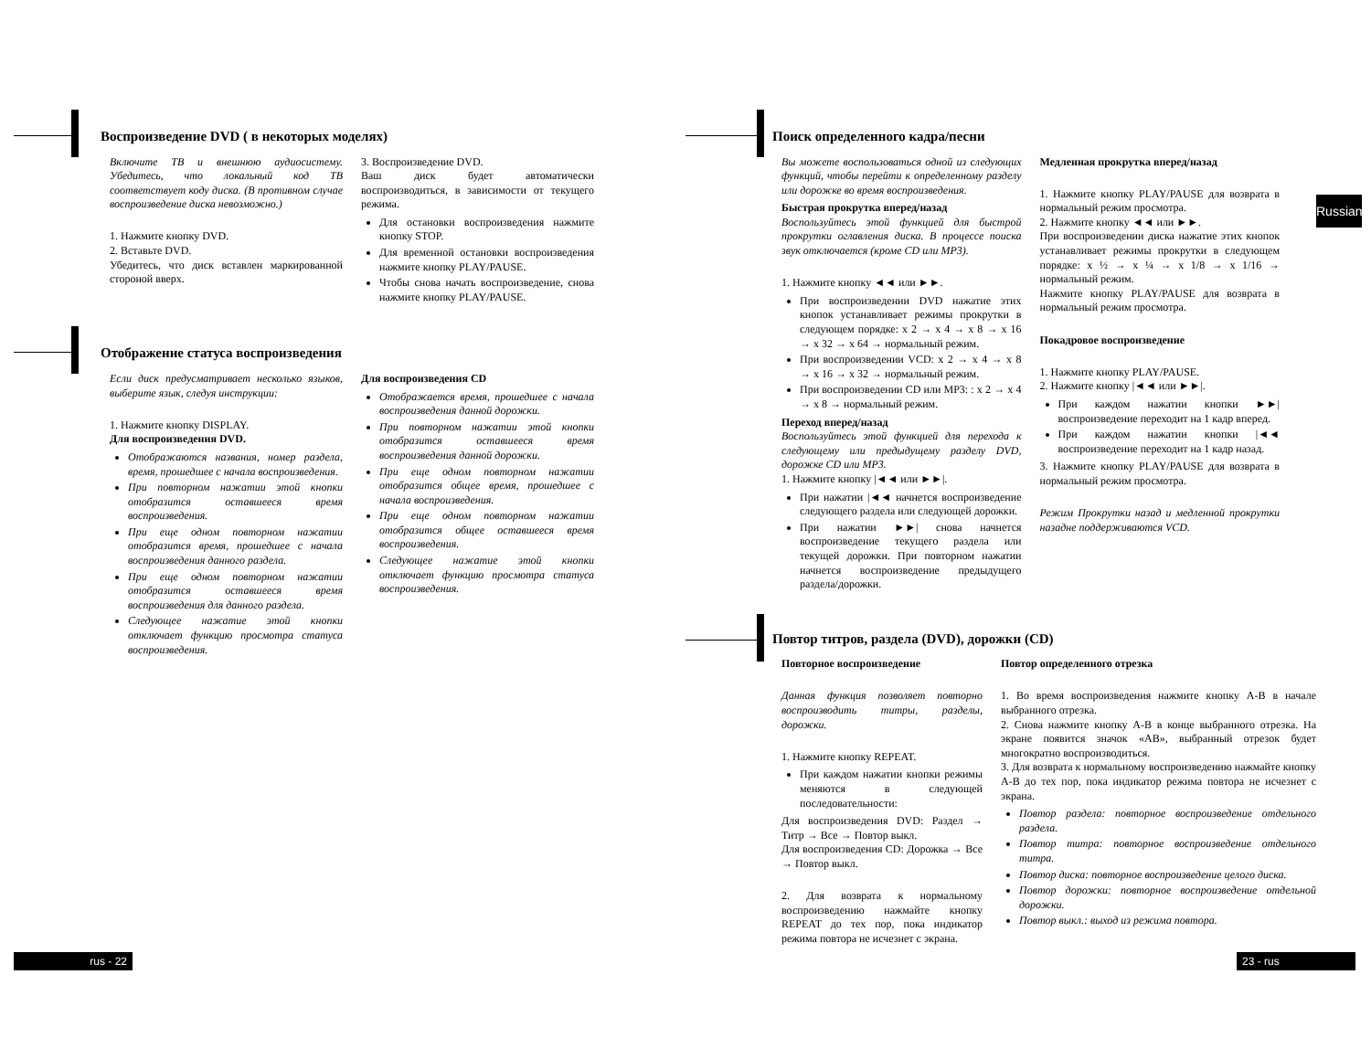Воспроизведение DVD ( в некоторых моделях)
Включите ТВ и внешнюю аудиосистему. Убедитесь, что локальный код ТВ соответствует коду диска. (В противном случае воспроизведение диска невозможно.)
1. Нажмите кнопку DVD.
2. Вставьте DVD.
Убедитесь, что диск вставлен маркированной стороной вверх.
3. Воспроизведение DVD.
Ваш диск будет автоматически воспроизводиться, в зависимости от текущего режима.
Для остановки воспроизведения нажмите кнопку STOP.
Для временной остановки воспроизведения нажмите кнопку PLAY/PAUSE.
Чтобы снова начать воспроизведение, снова нажмите кнопку PLAY/PAUSE.
Отображение статуса воспроизведения
Если диск предусматривает несколько языков, выберите язык, следуя инструкции:
1. Нажмите кнопку DISPLAY.
Для воспроизведения DVD.
Отображаются названия, номер раздела, время, прошедшее с начала воспроизведения.
При повторном нажатии этой кнопки отобразится оставшееся время воспроизведения.
При еще одном повторном нажатии отобразится время, прошедшее с начала воспроизведения данного раздела.
При еще одном повторном нажатии отобразится оставшееся время воспроизведения для данного раздела.
Следующее нажатие этой кнопки отключает функцию просмотра статуса воспроизведения.
Для воспроизведения CD
Отображается время, прошедшее с начала воспроизведения данной дорожки.
При повторном нажатии этой кнопки отобразится оставшееся время воспроизведения данной дорожки.
При еще одном повторном нажатии отобразится общее время, прошедшее с начала воспроизведения.
При еще одном повторном нажатии отобразится общее оставшееся время воспроизведения.
Следующее нажатие этой кнопки отключает функцию просмотра статуса воспроизведения.
rus - 22
Russian
Поиск определенного кадра/песни
Вы можете воспользоваться одной из следующих функций, чтобы перейти к определенному разделу или дорожке во время воспроизведения.
Быстрая прокрутка вперед/назад
Воспользуйтесь этой функцией для быстрой прокрутки оглавления диска. В процессе поиска звук отключается (кроме CD или MP3).
1. Нажмите кнопку ◄◄ или ►►.
При воспроизведении DVD нажатие этих кнопок устанавливает режимы прокрутки в следующем порядке: x 2 → x 4 → x 8 → x 16 → x 32 → x 64 → нормальный режим.
При воспроизведении VCD: x 2 → x 4 → x 8 → x 16 → x 32 → нормальный режим.
При воспроизведении CD или MP3: : x 2 → x 4 → x 8 → нормальный режим.
Переход вперед/назад
Воспользуйтесь этой функцией для перехода к следующему или предыдущему разделу DVD, дорожке CD или MP3.
1. Нажмите кнопку |◄◄ или ►►|.
При нажатии |◄◄ начнется воспроизведение следующего раздела или следующей дорожки.
При нажатии ►►| снова начнется воспроизведение текущего раздела или текущей дорожки. При повторном нажатии начнется воспроизведение предыдущего раздела/дорожки.
Медленная прокрутка вперед/назад
1. Нажмите кнопку PLAY/PAUSE для возврата в нормальный режим просмотра.
2. Нажмите кнопку ◄◄ или ►►.
При воспроизведении диска нажатие этих кнопок устанавливает режимы прокрутки в следующем порядке: x ½ → x ¼ → x 1/8 → x 1/16 → нормальный режим.
Нажмите кнопку PLAY/PAUSE для возврата в нормальный режим просмотра.
Покадровое воспроизведение
1. Нажмите кнопку PLAY/PAUSE.
2. Нажмите кнопку |◄◄ или ►►|.
При каждом нажатии кнопки ►►| воспроизведение переходит на 1 кадр вперед.
При каждом нажатии кнопки |◄◄ воспроизведение переходит на 1 кадр назад.
3. Нажмите кнопку PLAY/PAUSE для возврата в нормальный режим просмотра.
Режим Прокрутки назад и медленной прокрутки назадне поддерживаются VCD.
Повтор титров, раздела (DVD), дорожки (CD)
Повторное воспроизведение
Данная функция позволяет повторно воспроизводить титры, разделы, дорожки.
1. Нажмите кнопку REPEAT.
При каждом нажатии кнопки режимы меняются в следующей последовательности:
Для воспроизведения DVD: Раздел → Титр → Все → Повтор выкл.
Для воспроизведения CD: Дорожка → Все → Повтор выкл.
2. Для возврата к нормальному воспроизведению нажмайте кнопку REPEAT до тех пор, пока индикатор режима повтора не исчезнет с экрана.
Повтор определенного отрезка
1. Во время воспроизведения нажмите кнопку A-B в начале выбранного отрезка.
2. Снова нажмите кнопку A-B в конце выбранного отрезка. На экране появится значок «AB», выбранный отрезок будет многократно воспроизводиться.
3. Для возврата к нормальному воспроизведению нажмайте кнопку A-B до тех пор, пока индикатор режима повтора не исчезнет с экрана.
Повтор раздела: повторное воспроизведение отдельного раздела.
Повтор титра: повторное воспроизведение отдельного титра.
Повтор диска: повторное воспроизведение целого диска.
Повтор дорожки: повторное воспроизведение отдельной дорожки.
Повтор выкл.: выход из режима повтора.
23 - rus